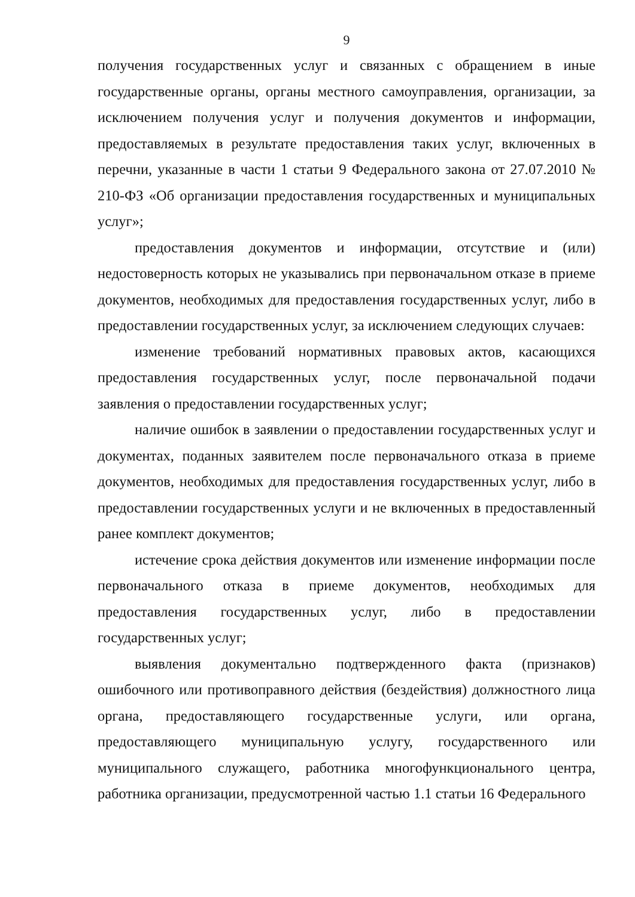9
получения государственных услуг и связанных с обращением в иные государственные органы, органы местного самоуправления, организации, за исключением получения услуг и получения документов и информации, предоставляемых в результате предоставления таких услуг, включенных в перечни, указанные в части 1 статьи 9 Федерального закона от 27.07.2010 № 210-ФЗ «Об организации предоставления государственных и муниципальных услуг»;
предоставления документов и информации, отсутствие и (или) недостоверность которых не указывались при первоначальном отказе в приеме документов, необходимых для предоставления государственных услуг, либо в предоставлении государственных услуг, за исключением следующих случаев:
изменение требований нормативных правовых актов, касающихся предоставления государственных услуг, после первоначальной подачи заявления о предоставлении государственных услуг;
наличие ошибок в заявлении о предоставлении государственных услуг и документах, поданных заявителем после первоначального отказа в приеме документов, необходимых для предоставления государственных услуг, либо в предоставлении государственных услуги и не включенных в предоставленный ранее комплект документов;
истечение срока действия документов или изменение информации после первоначального отказа в приеме документов, необходимых для предоставления государственных услуг, либо в предоставлении государственных услуг;
выявления документально подтвержденного факта (признаков) ошибочного или противоправного действия (бездействия) должностного лица органа, предоставляющего государственные услуги, или органа, предоставляющего муниципальную услугу, государственного или муниципального служащего, работника многофункционального центра, работника организации, предусмотренной частью 1.1 статьи 16 Федерального